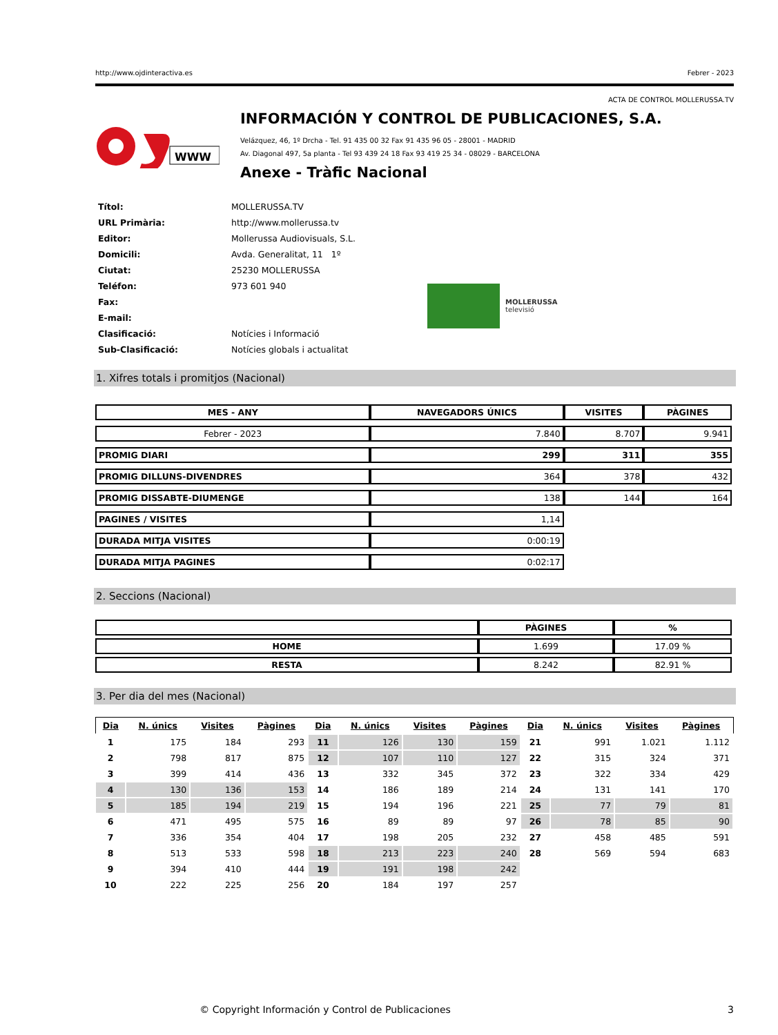http://www.ojdinteractiva.es Febrer - 2023
ACTA DE CONTROL MOLLERUSSA.TV
WWW
INFORMACIÓN Y CONTROL DE PUBLICACIONES, S.A.
Velázquez, 46, 1º Drcha - Tel. 91 435 00 32 Fax 91 435 96 05 - 28001 - MADRID
Av. Diagonal 497, 5a planta - Tel 93 439 24 18 Fax 93 419 25 34 - 08029 - BARCELONA
Anexe - Tràfic Nacional
| Títol: | MOLLERUSSA.TV |
| URL Primària: | http://www.mollerussa.tv |
| Editor: | Mollerussa Audiovisuals, S.L. |
| Domicili: | Avda. Generalitat, 11 1º |
| Ciutat: | 25230 MOLLERUSSA |
| Teléfon: | 973 601 940 |
| Fax: | |
| E-mail: | |
| Clasificació: | Notícies i Informació |
| Sub-Clasificació: | Notícies globals i actualitat |
MOLLERUSSA
televisió
1. Xifres totals i promitjos (Nacional)
| MES - ANY | NAVEGADORS ÚNICS | VISITES | PÀGINES |
| --- | --- | --- | --- |
| Febrer - 2023 | 7.840 | 8.707 | 9.941 |
| PROMIG DIARI | 299 | 311 | 355 |
| PROMIG DILLUNS-DIVENDRES | 364 | 378 | 432 |
| PROMIG DISSABTE-DIUMENGE | 138 | 144 | 164 |
| PAGINES / VISITES | 1,14 | | |
| DURADA MITJA VISITES | 0:00:19 | | |
| DURADA MITJA PAGINES | 0:02:17 | | |
2. Seccions (Nacional)
| | PÀGINES | % |
| --- | --- | --- |
| HOME | 1.699 | 17.09 % |
| RESTA | 8.242 | 82.91 % |
3. Per dia del mes (Nacional)
| Dia | N. únics | Visites | Pàgines | Dia | N. únics | Visites | Pàgines | Dia | N. únics | Visites | Pàgines |
| --- | --- | --- | --- | --- | --- | --- | --- | --- | --- | --- | --- |
| 1 | 175 | 184 | 293 | 11 | 126 | 130 | 159 | 21 | 991 | 1.021 | 1.112 |
| 2 | 798 | 817 | 875 | 12 | 107 | 110 | 127 | 22 | 315 | 324 | 371 |
| 3 | 399 | 414 | 436 | 13 | 332 | 345 | 372 | 23 | 322 | 334 | 429 |
| 4 | 130 | 136 | 153 | 14 | 186 | 189 | 214 | 24 | 131 | 141 | 170 |
| 5 | 185 | 194 | 219 | 15 | 194 | 196 | 221 | 25 | 77 | 79 | 81 |
| 6 | 471 | 495 | 575 | 16 | 89 | 89 | 97 | 26 | 78 | 85 | 90 |
| 7 | 336 | 354 | 404 | 17 | 198 | 205 | 232 | 27 | 458 | 485 | 591 |
| 8 | 513 | 533 | 598 | 18 | 213 | 223 | 240 | 28 | 569 | 594 | 683 |
| 9 | 394 | 410 | 444 | 19 | 191 | 198 | 242 | | | | |
| 10 | 222 | 225 | 256 | 20 | 184 | 197 | 257 | | | | |
© Copyright Información y Control de Publicaciones 3